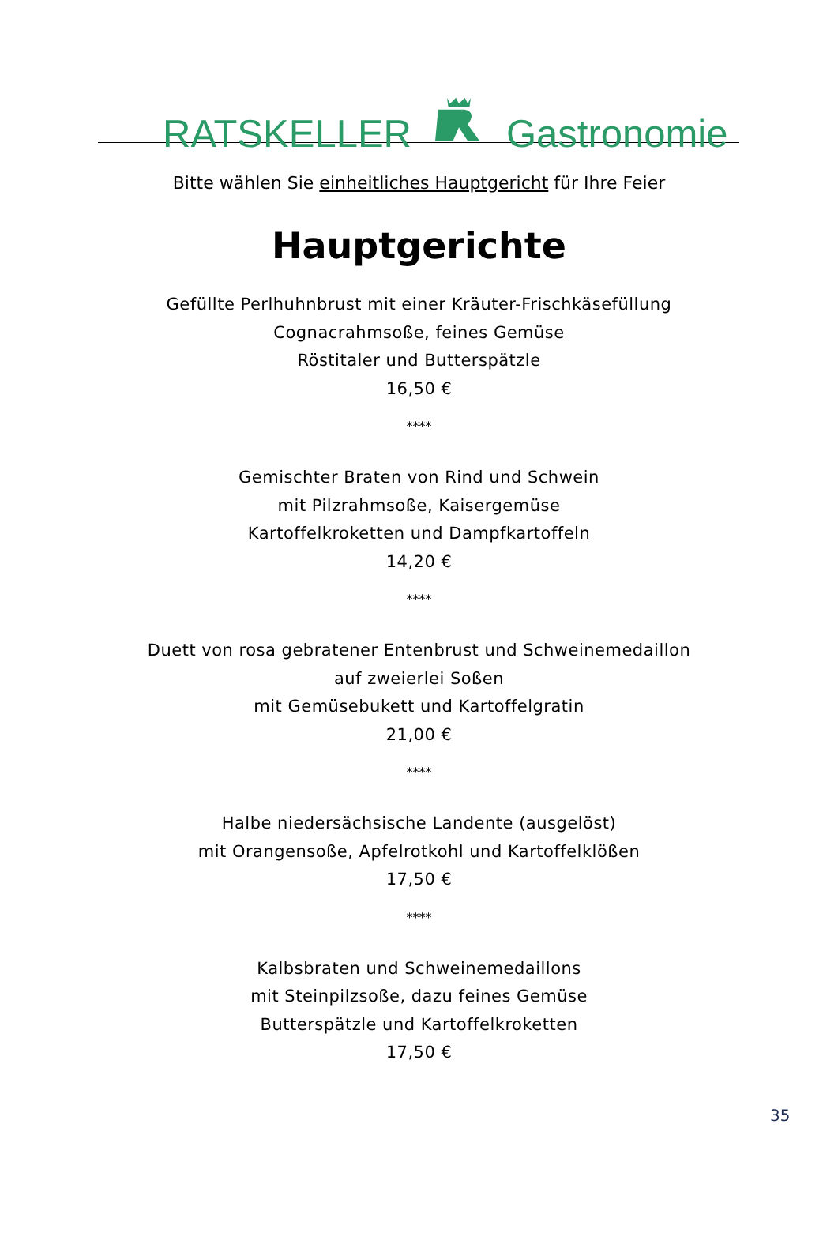RATSKELLERGastronomie
Bitte wählen Sie einheitliches Hauptgericht für Ihre Feier
Hauptgerichte
Gefüllte Perlhuhnbrust mit einer Kräuter-Frischkäsefüllung
Cognacrahmsoße, feines Gemüse
Röstitaler und Butterspätzle
16,50 €
****
Gemischter Braten von Rind und Schwein
mit Pilzrahmsoße, Kaisergemüse
Kartoffelkroketten und Dampfkartoffeln
14,20 €
****
Duett von rosa gebratener Entenbrust und Schweinemedaillon
auf zweierlei Soßen
mit Gemüsebukett und Kartoffelgratin
21,00 €
****
Halbe niedersächsische Landente (ausgelöst)
mit Orangensoße, Apfelrotkohl und Kartoffelklößen
17,50 €
****
Kalbsbraten und Schweinemedaillons
mit Steinpilzsoße, dazu feines Gemüse
Butterspätzle und Kartoffelkroketten
17,50 €
35